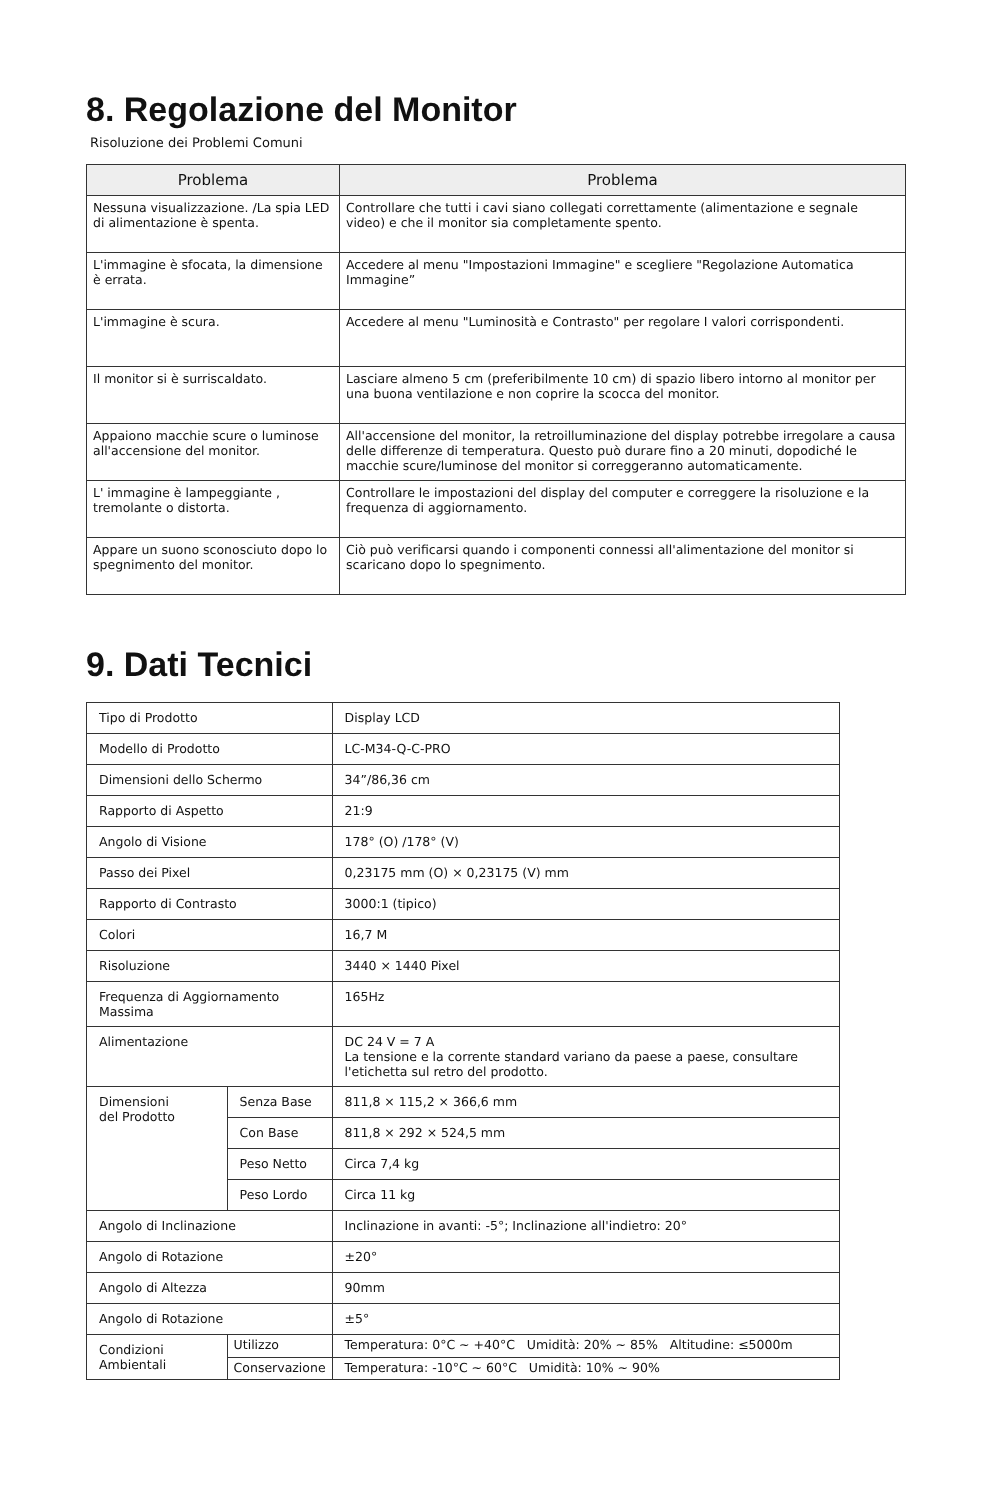8. Regolazione del Monitor
Risoluzione dei Problemi Comuni
| Problema | Problema |
| --- | --- |
| Nessuna visualizzazione. /La spia LED di alimentazione è spenta. | Controllare che tutti i cavi siano collegati correttamente (alimentazione e segnale video) e che il monitor sia completamente spento. |
| L'immagine è sfocata, la dimensione è errata. | Accedere al menu "Impostazioni Immagine" e scegliere "Regolazione Automatica Immagine” |
| L'immagine è scura. | Accedere al menu "Luminosità e Contrasto" per regolare I valori corrispondenti. |
| Il monitor si è surriscaldato. | Lasciare almeno 5 cm (preferibilmente 10 cm) di spazio libero intorno al monitor per una buona ventilazione e non coprire la scocca del monitor. |
| Appaiono macchie scure o luminose all'accensione del monitor. | All'accensione del monitor, la retroilluminazione del display potrebbe irregolare a causa delle differenze di temperatura. Questo può durare fino a 20 minuti, dopodiché le macchie scure/luminose del monitor si correggeranno automaticamente. |
| L' immagine è lampeggiante , tremolante o distorta. | Controllare le impostazioni del display del computer e correggere la risoluzione e la frequenza di aggiornamento. |
| Appare un suono sconosciuto dopo lo spegnimento del monitor. | Ciò può verificarsi quando i componenti connessi all'alimentazione del monitor si scaricano dopo lo spegnimento. |
9. Dati Tecnici
| Tipo di Prodotto | | Display LCD |
| Modello di Prodotto | | LC-M34-Q-C-PRO |
| Dimensioni dello Schermo | | 34”/86,36 cm |
| Rapporto di Aspetto | | 21:9 |
| Angolo di Visione | | 178° (O) /178° (V) |
| Passo dei Pixel | | 0,23175 mm (O) × 0,23175 (V) mm |
| Rapporto di Contrasto | | 3000:1 (tipico) |
| Colori | | 16,7 M |
| Risoluzione | | 3440 × 1440 Pixel |
| Frequenza di Aggiornamento Massima | | 165Hz |
| Alimentazione | | DC 24 V = 7 A La tensione e la corrente standard variano da paese a paese, consultare l'etichetta sul retro del prodotto. |
| Dimensioni del Prodotto | Senza Base | 811,8 × 115,2 × 366,6 mm |
| | Con Base | 811,8 × 292 × 524,5 mm |
| | Peso Netto | Circa 7,4 kg |
| | Peso Lordo | Circa 11 kg |
| Angolo di Inclinazione | | Inclinazione in avanti: -5°; Inclinazione all'indietro: 20° |
| Angolo di Rotazione | | ±20° |
| Angolo di Altezza | | 90mm |
| Angolo di Rotazione | | ±5° |
| Condizioni Ambientali | Utilizzo | Temperatura: 0°C ~ +40°C Umidità: 20% ~ 85% Altitudine: ≤5000m |
| | Conservazione | Temperatura: -10°C ~ 60°C Umidità: 10% ~ 90% |